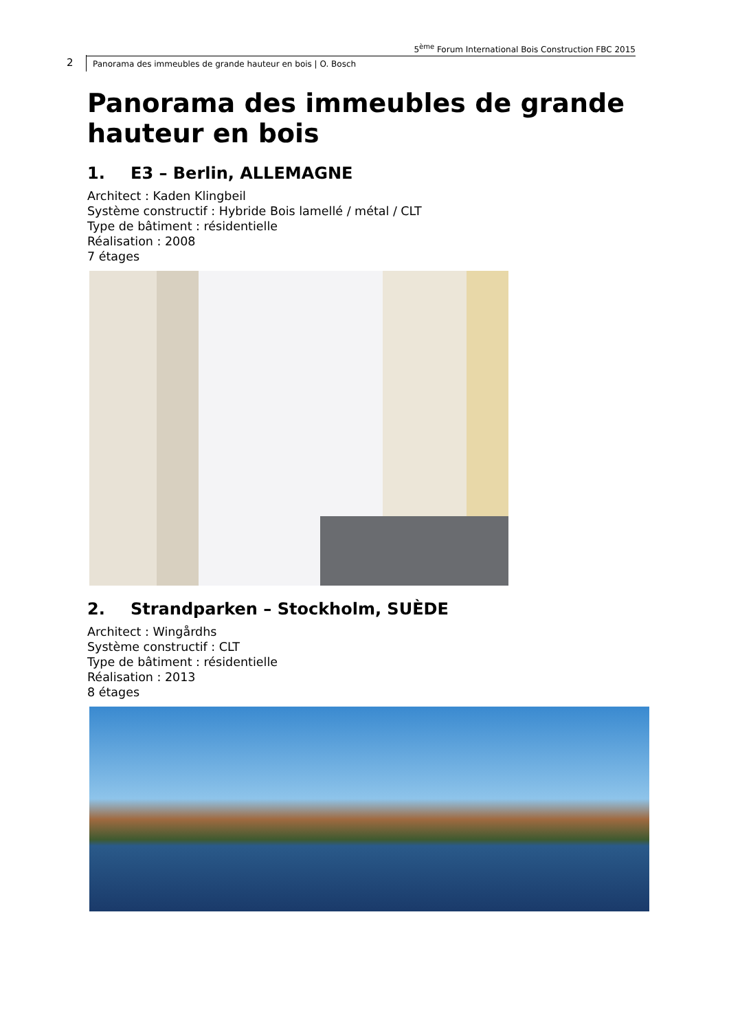5<sup>ème</sup> Forum International Bois Construction FBC 2015
2
Panorama des immeubles de grande hauteur en bois | O. Bosch
Panorama des immeubles de grande hauteur en bois
1. E3 – Berlin, ALLEMAGNE
Architect : Kaden Klingbeil
Système constructif : Hybride Bois lamellé / métal / CLT
Type de bâtiment : résidentielle
Réalisation : 2008
7 étages
2. Strandparken – Stockholm, SUÈDE
Architect : Wingårdhs
Système constructif : CLT
Type de bâtiment : résidentielle
Réalisation : 2013
8 étages